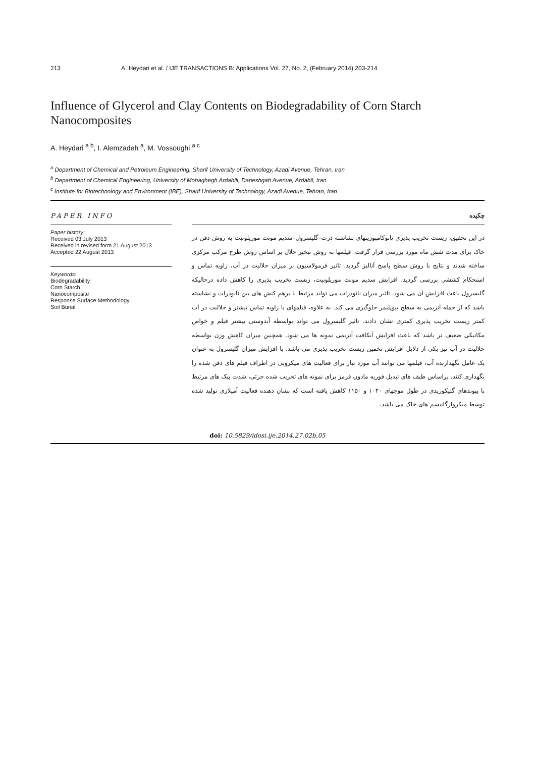213 A. Heydari et al. / IJE TRANSACTIONS B: Applications Vol. 27, No. 2, (February 2014) 203-214
Influence of Glycerol and Clay Contents on Biodegradability of Corn Starch Nanocomposites
A. Heydari <sup>a b</sup>, I. Alemzadeh <sup>a</sup>, M. Vossoughi <sup>a c</sup>
<sup>a</sup> Department of Chemical and Petroleum Engineering, Sharif University of Technology, Azadi Avenue, Tehran, Iran
<sup>b</sup> Department of Chemical Engineering, University of Mohaghegh Ardabili, Daneshgah Avenue, Ardabil, Iran
<sup>c</sup> Institute for Biotechnology and Environment (IBE), Sharif University of Technology, Azadi Avenue, Tehran, Iran
PAPER INFO چکیده
Paper history:
Received 03 July 2013
Received in revised form 21 August 2013
Accepted 22 August 2013
Keywords:
Biodegradability
Corn Starch
Nanocomposite
Response Surface Methodology
Soil Burial
در این تحقیق، زیست تخریب پذیری نانوکامپوزیتهای نشاسته ذرت–گلیسرول–سدیم مونت موریلونیت به روش دفن در خاک برای مدت شش ماه مورد بررسی قرار گرفت. فیلمها به روش تبخیر حلال بر اساس روش طرح مرکب مرکزی ساخته شدند و نتایج با روش سطح پاسخ آنالیز گردید. تاثیر فرمولاسیون بر میزان حلالیت در آب، زاویه تماس و استحکام کششی بررسی گردید. افزایش سدیم مونت موریلونیت، زیست تخریب پذیری را کاهش داده درحالیکه گلیسرول باعث افزایش آن می شود. تاثیر میزان نانوذرات می تواند مرتبط با برهم کنش های بین نانوذرات و نشاسته باشد که از حمله آنزیمی به سطح بیوپلیمر جلوگیری می کند. به علاوه، فیلمهای با زاویه تماس بیشتر و حلالیت در آب کمتر زیست تخریب پذیری کمتری نشان دادند. تاثیر گلیسرول می تواند بواسطه آبدوستی بیشتر فیلم و خواص مکانیکی ضعیف تر باشد که باعث افزایش آبکافت آنزیمی نمونه ها می شود. همچنین میزان کاهش وزن بواسطه حلالیت در آب نیز یکی از دلایل افزایش تخمین زیست تخریب پذیری می باشد. با افزایش میزان گلیسرول به عنوان یک عامل نگهدارنده آب، فیلمها می توانند آب مورد نیاز برای فعالیت های میکروبی در اطراف فیلم های دفن شده را نگهداری کنند. براساس طیف های تبدیل فوریه مادون قرمز برای نمونه های تخریب شده جزئی، شدت پیک های مرتبط با پیوندهای گلیکوزیدی در طول موجهای ۱۰۴۰ و ۱۱۵۰ کاهش یافته است که نشان دهنده فعالیت آمیلازی تولید شده توسط میکروارگانیسم های خاک می باشد.
doi: 10.5829/idosi.ije.2014.27.02b.05